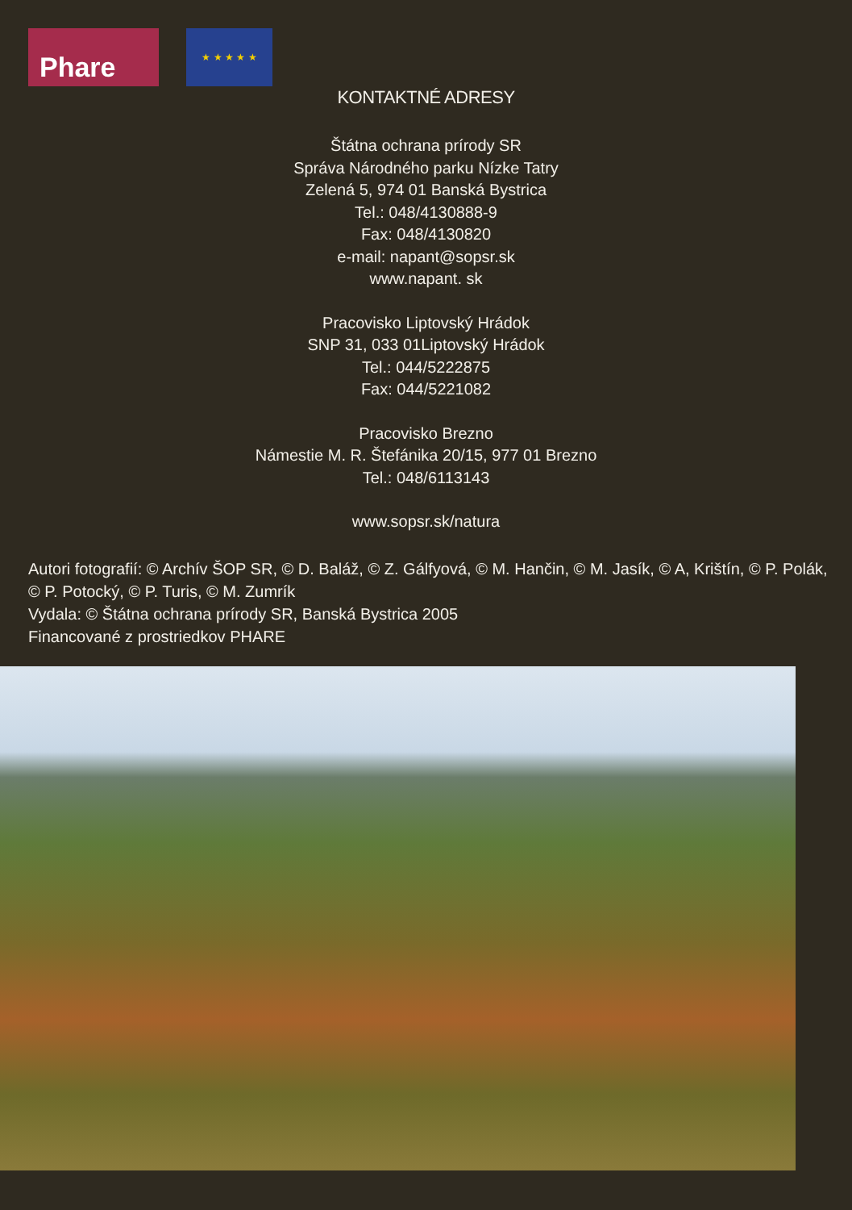Phare
★ ★ ★ ★ ★
KONTAKTNÉ ADRESY
Štátna ochrana prírody SR
Správa Národného parku Nízke Tatry
Zelená 5, 974 01 Banská Bystrica
Tel.: 048/4130888-9
Fax: 048/4130820
e-mail: napant@sopsr.sk
www.napant. sk
Pracovisko Liptovský Hrádok
SNP 31, 033 01Liptovský Hrádok
Tel.: 044/5222875
Fax: 044/5221082
Pracovisko Brezno
Námestie M. R. Štefánika 20/15, 977 01 Brezno
Tel.: 048/6113143
www.sopsr.sk/natura
Autori fotografií: © Archív ŠOP SR, © D. Baláž, © Z. Gálfyová, © M. Hančin, © M. Jasík, © A, Krištín, © P. Polák,
© P. Potocký, © P. Turis, © M. Zumrík
Vydala: © Štátna ochrana prírody SR, Banská Bystrica 2005
Financované z prostriedkov PHARE